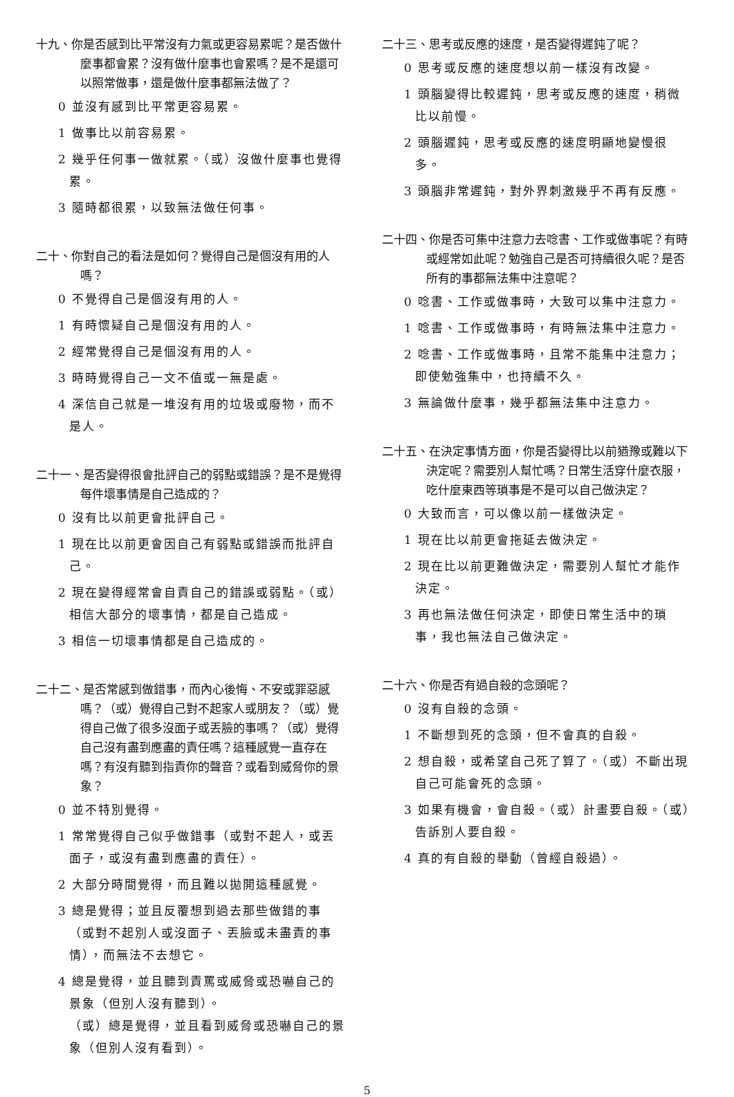十九、你是否感到比平常沒有力氣或更容易累呢？是否做什麼事都會累？沒有做什麼事也會累嗎？是不是還可以照常做事，還是做什麼事都無法做了？
0 並沒有感到比平常更容易累。
1 做事比以前容易累。
2 幾乎任何事一做就累。（或）沒做什麼事也覺得累。
3 隨時都很累，以致無法做任何事。
二十、你對自己的看法是如何？覺得自己是個沒有用的人嗎？
0 不覺得自己是個沒有用的人。
1 有時懷疑自己是個沒有用的人。
2 經常覺得自己是個沒有用的人。
3 時時覺得自己一文不值或一無是處。
4 深信自己就是一堆沒有用的垃圾或廢物，而不是人。
二十一、是否變得很會批評自己的弱點或錯誤？是不是覺得每件壞事情是自己造成的？
0 沒有比以前更會批評自己。
1 現在比以前更會因自己有弱點或錯誤而批評自己。
2 現在變得經常會自責自己的錯誤或弱點。（或）相信大部分的壞事情，都是自己造成。
3 相信一切壞事情都是自己造成的。
二十二、是否常感到做錯事，而內心後悔、不安或罪惡感嗎？（或）覺得自己對不起家人或朋友？（或）覺得自己做了很多沒面子或丟臉的事嗎？（或）覺得自己沒有盡到應盡的責任嗎？這種感覺一直存在嗎？有沒有聽到指責你的聲音？或看到威脅你的景象？
0 並不特別覺得。
1 常常覺得自己似乎做錯事（或對不起人，或丟面子，或沒有盡到應盡的責任）。
2 大部分時間覺得，而且難以拋開這種感覺。
3 總是覺得；並且反覆想到過去那些做錯的事（或對不起別人或沒面子、丟臉或未盡責的事情），而無法不去想它。
4 總是覺得，並且聽到責罵或威脅或恐嚇自己的景象（但別人沒有聽到）。
（或）總是覺得，並且看到威脅或恐嚇自己的景象（但別人沒有看到）。
二十三、思考或反應的速度，是否變得遲鈍了呢？
0 思考或反應的速度想以前一樣沒有改變。
1 頭腦變得比較遲鈍，思考或反應的速度，稍微比以前慢。
2 頭腦遲鈍，思考或反應的速度明顯地變慢很多。
3 頭腦非常遲鈍，對外界刺激幾乎不再有反應。
二十四、你是否可集中注意力去唸書、工作或做事呢？有時或經常如此呢？勉強自己是否可持續很久呢？是否所有的事都無法集中注意呢？
0 唸書、工作或做事時，大致可以集中注意力。
1 唸書、工作或做事時，有時無法集中注意力。
2 唸書、工作或做事時，且常不能集中注意力；即使勉強集中，也持續不久。
3 無論做什麼事，幾乎都無法集中注意力。
二十五、在決定事情方面，你是否變得比以前猶豫或難以下決定呢？需要別人幫忙嗎？日常生活穿什麼衣服，吃什麼東西等瑣事是不是可以自己做決定？
0 大致而言，可以像以前一樣做決定。
1 現在比以前更會拖延去做決定。
2 現在比以前更難做決定，需要別人幫忙才能作決定。
3 再也無法做任何決定，即使日常生活中的瑣事，我也無法自己做決定。
二十六、你是否有過自殺的念頭呢？
0 沒有自殺的念頭。
1 不斷想到死的念頭，但不會真的自殺。
2 想自殺，或希望自己死了算了。（或）不斷出現自己可能會死的念頭。
3 如果有機會，會自殺。（或）計畫要自殺。（或）告訴別人要自殺。
4 真的有自殺的舉動（曾經自殺過）。
5